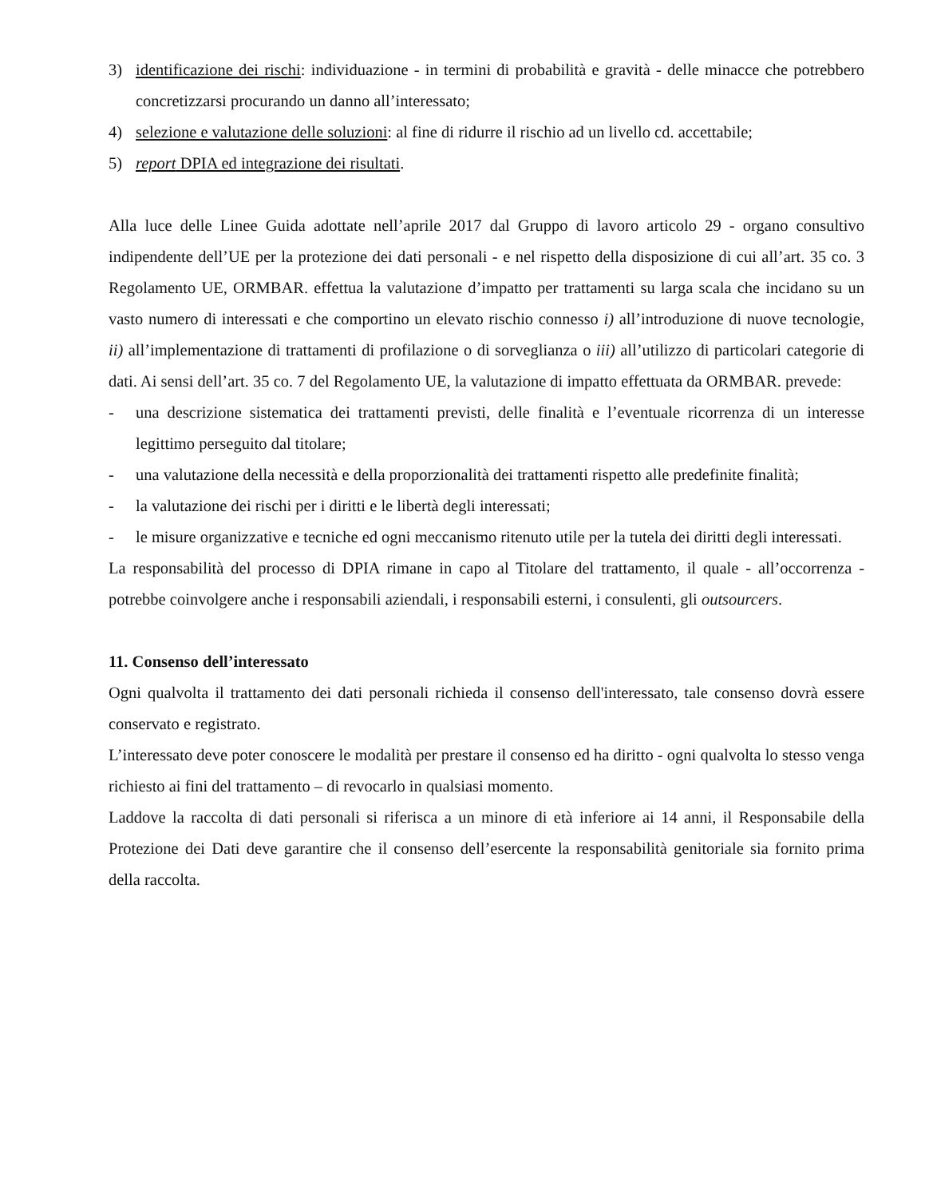3) identificazione dei rischi: individuazione - in termini di probabilità e gravità - delle minacce che potrebbero concretizzarsi procurando un danno all’interessato;
4) selezione e valutazione delle soluzioni: al fine di ridurre il rischio ad un livello cd. accettabile;
5) report DPIA ed integrazione dei risultati.
Alla luce delle Linee Guida adottate nell’aprile 2017 dal Gruppo di lavoro articolo 29 - organo consultivo indipendente dell’UE per la protezione dei dati personali - e nel rispetto della disposizione di cui all’art. 35 co. 3 Regolamento UE, ORMBAR. effettua la valutazione d’impatto per trattamenti su larga scala che incidano su un vasto numero di interessati e che comportino un elevato rischio connesso i) all’introduzione di nuove tecnologie, ii) all’implementazione di trattamenti di profilazione o di sorveglianza o iii) all’utilizzo di particolari categorie di dati. Ai sensi dell’art. 35 co. 7 del Regolamento UE, la valutazione di impatto effettuata da ORMBAR. prevede:
- una descrizione sistematica dei trattamenti previsti, delle finalità e l’eventuale ricorrenza di un interesse legittimo perseguito dal titolare;
- una valutazione della necessità e della proporzionalità dei trattamenti rispetto alle predefinite finalità;
- la valutazione dei rischi per i diritti e le libertà degli interessati;
- le misure organizzative e tecniche ed ogni meccanismo ritenuto utile per la tutela dei diritti degli interessati.
La responsabilità del processo di DPIA rimane in capo al Titolare del trattamento, il quale - all’occorrenza - potrebbe coinvolgere anche i responsabili aziendali, i responsabili esterni, i consulenti, gli outsourcers.
11. Consenso dell’interessato
Ogni qualvolta il trattamento dei dati personali richieda il consenso dell'interessato, tale consenso dovrà essere conservato e registrato.
L’interessato deve poter conoscere le modalità per prestare il consenso ed ha diritto - ogni qualvolta lo stesso venga richiesto ai fini del trattamento – di revocarlo in qualsiasi momento.
Laddove la raccolta di dati personali si riferisca a un minore di età inferiore ai 14 anni, il Responsabile della Protezione dei Dati deve garantire che il consenso dell’esercente la responsabilità genitoriale sia fornito prima della raccolta.